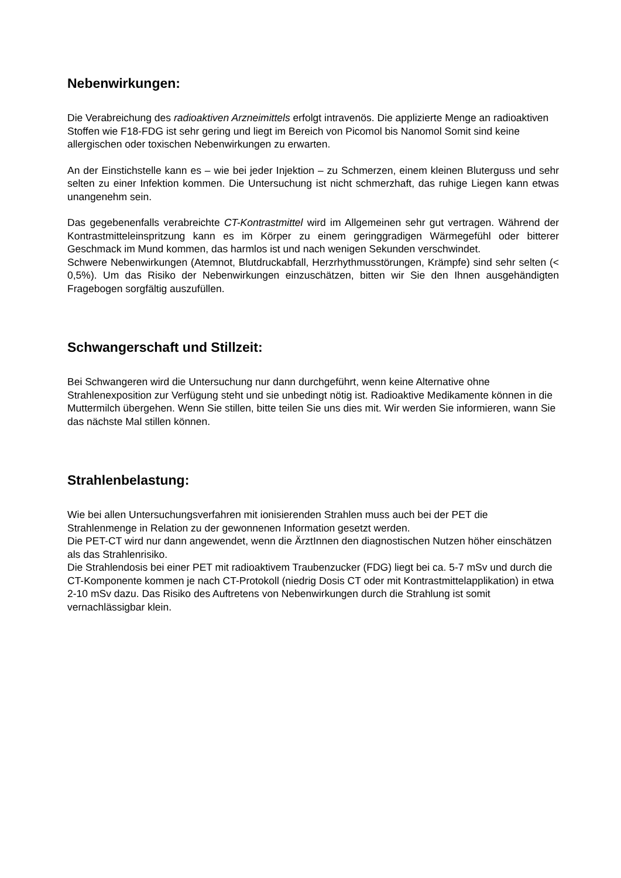Nebenwirkungen:
Die Verabreichung des radioaktiven Arzneimittels erfolgt intravenös. Die applizierte Menge an radioaktiven Stoffen wie F18-FDG ist sehr gering und liegt im Bereich von Picomol bis Nanomol Somit sind keine allergischen oder toxischen Nebenwirkungen zu erwarten.
An der Einstichstelle kann es – wie bei jeder Injektion – zu Schmerzen, einem kleinen Bluterguss und sehr selten zu einer Infektion kommen. Die Untersuchung ist nicht schmerzhaft, das ruhige Liegen kann etwas unangenehm sein.
Das gegebenenfalls verabreichte CT-Kontrastmittel wird im Allgemeinen sehr gut vertragen. Während der Kontrastmitteleinspritzung kann es im Körper zu einem geringgradigen Wärmegefühl oder bitterer Geschmack im Mund kommen, das harmlos ist und nach wenigen Sekunden verschwindet.
Schwere Nebenwirkungen (Atemnot, Blutdruckabfall, Herzrhythmusstörungen, Krämpfe) sind sehr selten (< 0,5%). Um das Risiko der Nebenwirkungen einzuschätzen, bitten wir Sie den Ihnen ausgehändigten Fragebogen sorgfältig auszufüllen.
Schwangerschaft und Stillzeit:
Bei Schwangeren wird die Untersuchung nur dann durchgeführt, wenn keine Alternative ohne Strahlenexposition zur Verfügung steht und sie unbedingt nötig ist. Radioaktive Medikamente können in die Muttermilch übergehen. Wenn Sie stillen, bitte teilen Sie uns dies mit. Wir werden Sie informieren, wann Sie das nächste Mal stillen können.
Strahlenbelastung:
Wie bei allen Untersuchungsverfahren mit ionisierenden Strahlen muss auch bei der PET die Strahlenmenge in Relation zu der gewonnenen Information gesetzt werden.
Die PET-CT wird nur dann angewendet, wenn die ÄrztInnen den diagnostischen Nutzen höher einschätzen als das Strahlenrisiko.
Die Strahlendosis bei einer PET mit radioaktivem Traubenzucker (FDG) liegt bei ca. 5-7 mSv und durch die CT-Komponente kommen je nach CT-Protokoll (niedrig Dosis CT oder mit Kontrastmittelapplikation) in etwa 2-10 mSv dazu. Das Risiko des Auftretens von Nebenwirkungen durch die Strahlung ist somit vernachlässigbar klein.